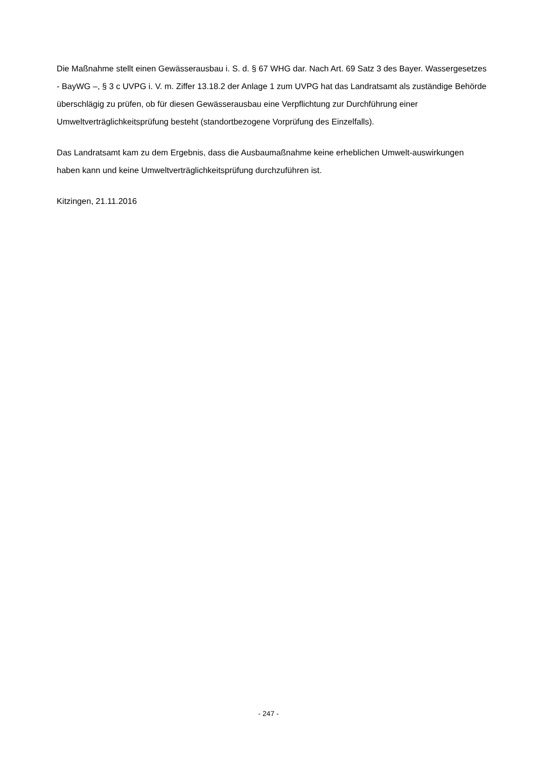Die Maßnahme stellt einen Gewässerausbau i. S. d. § 67 WHG dar. Nach Art. 69 Satz 3 des Bayer. Wassergesetzes - BayWG –, § 3 c UVPG i. V. m. Ziffer 13.18.2 der Anlage 1 zum UVPG hat das Landratsamt als zuständige Behörde überschlägig zu prüfen, ob für diesen Gewässerausbau eine Verpflichtung zur Durchführung einer Umweltverträglichkeitsprüfung besteht (standortbezogene Vorprüfung des Einzelfalls).
Das Landratsamt kam zu dem Ergebnis, dass die Ausbaumaßnahme keine erheblichen Umwelt-auswirkungen haben kann und keine Umweltverträglichkeitsprüfung durchzuführen ist.
Kitzingen, 21.11.2016
- 247 -